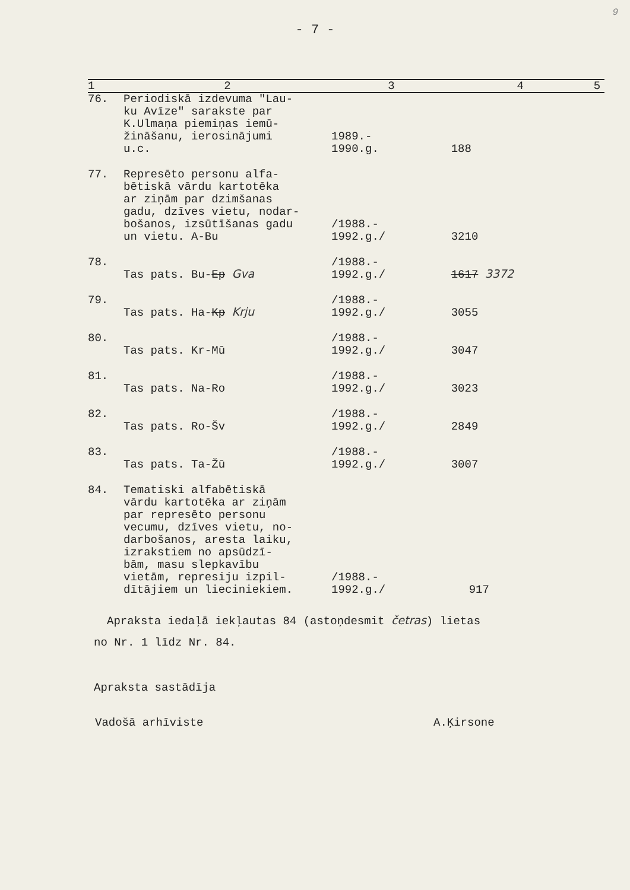9
- 7 -
| 1 | 2 | 3 | 4 | 5 |
| --- | --- | --- | --- | --- |
| 76. | Periodiskā izdevuma "Lau- ku Avīze" sarakste par K.Ulmaņa piemiņas iemū- žināšanu, ierosinājumi u.c. | 1989.- 1990.g. | 188 | |
| 77. | Represēto personu alfa- bētiskā vārdu kartotēka ar ziņām par dzimšanas gadu, dzīves vietu, nodar- bošanos, izsūtīšanas gadu un vietu. A-Bu | /1988.- 1992.g./ | 3210 | |
| 78. | Tas pats. Bu- Ep Gva | /1988.- 1992.g./ | 1617 3372 | |
| 79. | Tas pats. Ha- Kp Krju | /1988.- 1992.g./ | 3055 | |
| 80. | Tas pats. Kr-Mū | /1988.- 1992.g./ | 3047 | |
| 81. | Tas pats. Na-Ro | /1988.- 1992.g./ | 3023 | |
| 82. | Tas pats. Ro-Šv | /1988.- 1992.g./ | 2849 | |
| 83. | Tas pats. Ta-Žū | /1988.- 1992.g./ | 3007 | |
| 84. | Tematiski alfabētiskā vārdu kartotēka ar ziņām par represēto personu vecumu, dzīves vietu, no- darbošanos, aresta laiku, izrakstiem no apsūdzī- bām, masu slepkavību vietām, represiju izpil- dītājiem un lieciniekiem. | /1988.- 1992.g./ | 917 | |
Apraksta iedaļā iekļautas 84 (astoņdesmit četras) lietas
no Nr. 1 līdz Nr. 84.
Apraksta sastādīja
Vadošā arhīviste A.Ķirsone